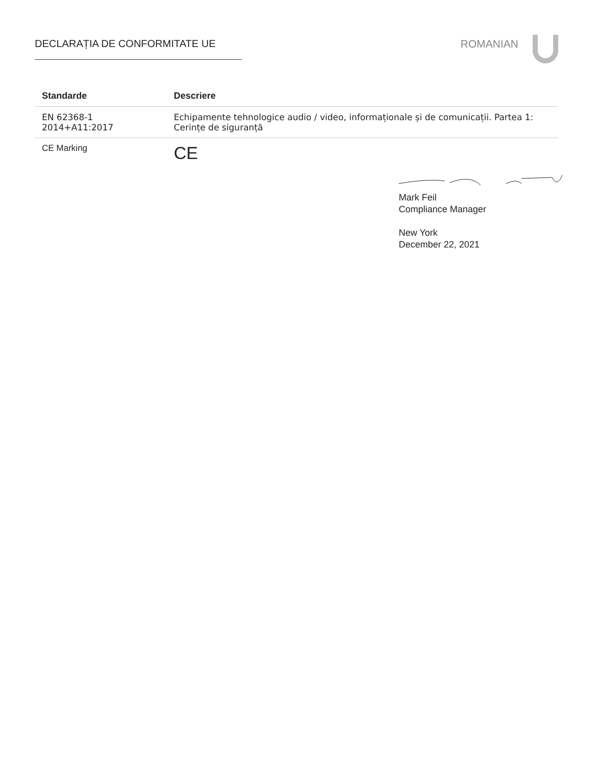DECLARAȚIA DE CONFORMITATE UE ROMANIAN
| Standarde | Descriere |
| --- | --- |
| EN 62368-1 2014+A11:2017 | Echipamente tehnologice audio / video, informaționale și de comunicații. Partea 1: Cerințe de siguranță |
| CE Marking | CE |
Mark Feil
Compliance Manager
New York
December 22, 2021